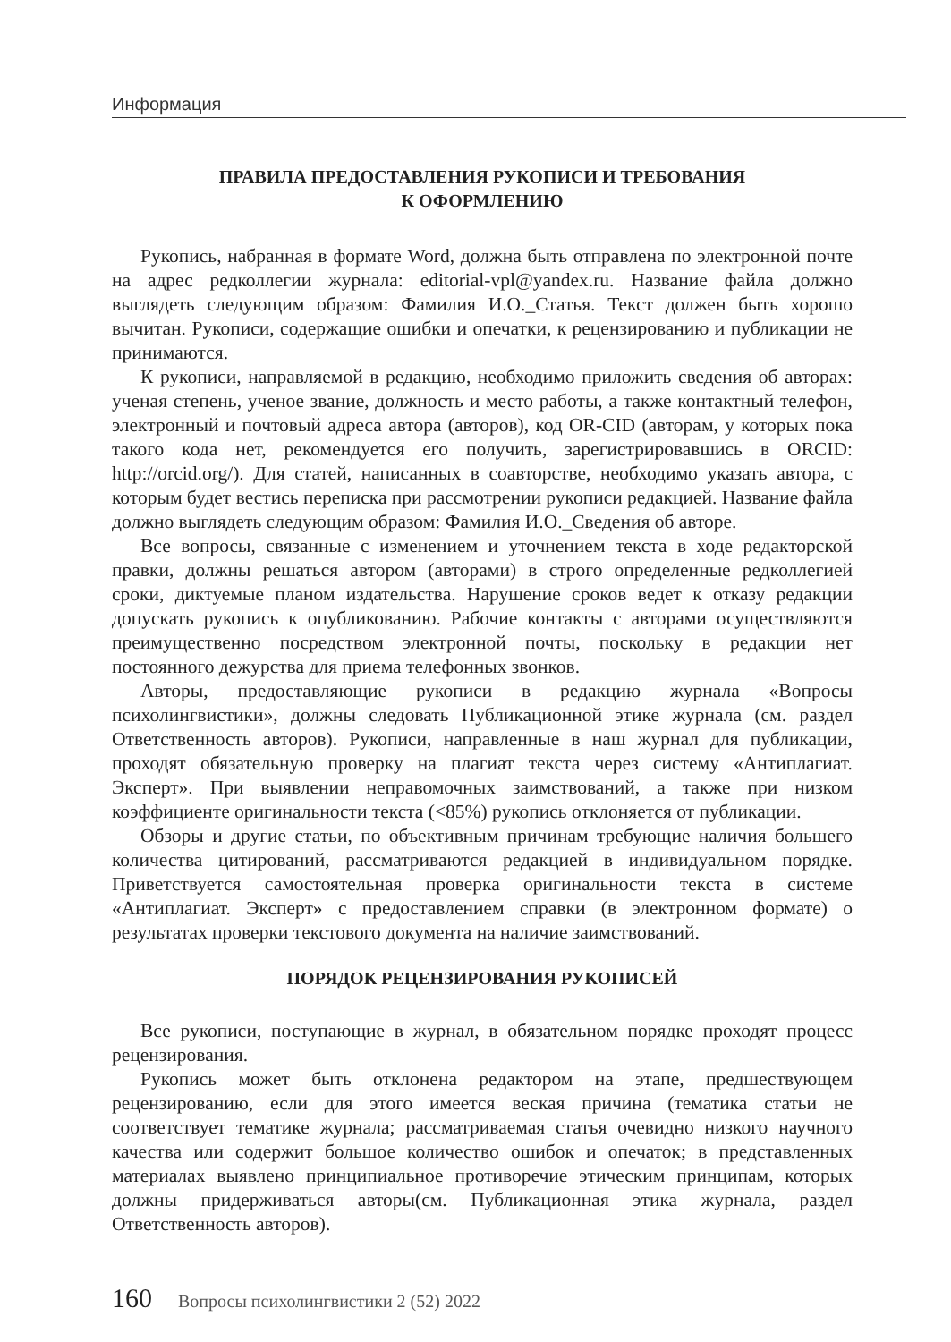Информация
ПРАВИЛА ПРЕДОСТАВЛЕНИЯ РУКОПИСИ И ТРЕБОВАНИЯ
К ОФОРМЛЕНИЮ
Рукопись, набранная в формате Word, должна быть отправлена по электронной почте на адрес редколлегии журнала: editorial-vpl@yandex.ru. Название файла должно выглядеть следующим образом: Фамилия И.О._Статья. Текст должен быть хорошо вычитан. Рукописи, содержащие ошибки и опечатки, к рецензированию и публикации не принимаются.
К рукописи, направляемой в редакцию, необходимо приложить сведения об авторах: ученая степень, ученое звание, должность и место работы, а также контактный телефон, электронный и почтовый адреса автора (авторов), код OR-CID (авторам, у которых пока такого кода нет, рекомендуется его получить, зарегистрировавшись в ORCID: http://orcid.org/). Для статей, написанных в соавторстве, необходимо указать автора, с которым будет вестись переписка при рассмотрении рукописи редакцией. Название файла должно выглядеть следующим образом: Фамилия И.О._Сведения об авторе.
Все вопросы, связанные с изменением и уточнением текста в ходе редакторской правки, должны решаться автором (авторами) в строго определенные редколлегией сроки, диктуемые планом издательства. Нарушение сроков ведет к отказу редакции допускать рукопись к опубликованию. Рабочие контакты с авторами осуществляются преимущественно посредством электронной почты, поскольку в редакции нет постоянного дежурства для приема телефонных звонков.
Авторы, предоставляющие рукописи в редакцию журнала «Вопросы психолингвистики», должны следовать Публикационной этике журнала (см. раздел Ответственность авторов). Рукописи, направленные в наш журнал для публикации, проходят обязательную проверку на плагиат текста через систему «Антиплагиат. Эксперт». При выявлении неправомочных заимствований, а также при низком коэффициенте оригинальности текста (<85%) рукопись отклоняется от публикации.
Обзоры и другие статьи, по объективным причинам требующие наличия большего количества цитирований, рассматриваются редакцией в индивидуальном порядке. Приветствуется самостоятельная проверка оригинальности текста в системе «Антиплагиат. Эксперт» с предоставлением справки (в электронном формате) о результатах проверки текстового документа на наличие заимствований.
ПОРЯДОК РЕЦЕНЗИРОВАНИЯ РУКОПИСЕЙ
Все рукописи, поступающие в журнал, в обязательном порядке проходят процесс рецензирования.
Рукопись может быть отклонена редактором на этапе, предшествующем рецензированию, если для этого имеется веская причина (тематика статьи не соответствует тематике журнала; рассматриваемая статья очевидно низкого научного качества или содержит большое количество ошибок и опечаток; в представленных материалах выявлено принципиальное противоречие этическим принципам, которых должны придерживаться авторы(см. Публикационная этика журнала, раздел Ответственность авторов).
160 Вопросы психолингвистики 2 (52) 2022